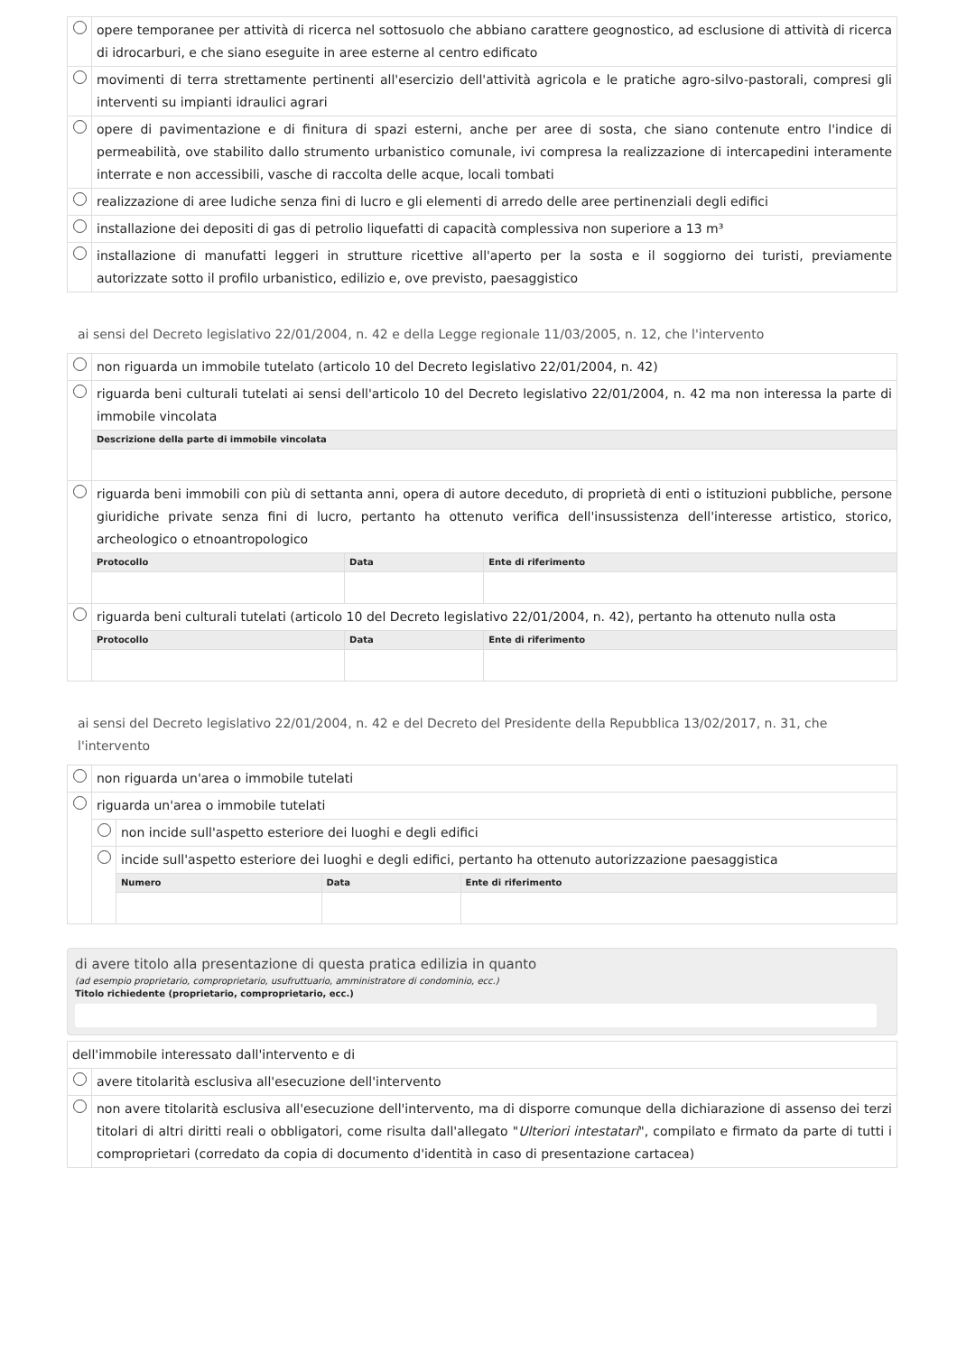| | opere temporanee per attività di ricerca nel sottosuolo che abbiano carattere geognostico, ad esclusione di attività di ricerca di idrocarburi, e che siano eseguite in aree esterne al centro edificato |
| | movimenti di terra strettamente pertinenti all'esercizio dell'attività agricola e le pratiche agro-silvo-pastorali, compresi gli interventi su impianti idraulici agrari |
| | opere di pavimentazione e di finitura di spazi esterni, anche per aree di sosta, che siano contenute entro l'indice di permeabilità, ove stabilito dallo strumento urbanistico comunale, ivi compresa la realizzazione di intercapedini interamente interrate e non accessibili, vasche di raccolta delle acque, locali tombati |
| | realizzazione di aree ludiche senza fini di lucro e gli elementi di arredo delle aree pertinenziali degli edifici |
| | installazione dei depositi di gas di petrolio liquefatti di capacità complessiva non superiore a 13 m³ |
| | installazione di manufatti leggeri in strutture ricettive all'aperto per la sosta e il soggiorno dei turisti, previamente autorizzate sotto il profilo urbanistico, edilizio e, ove previsto, paesaggistico |
ai sensi del Decreto legislativo 22/01/2004, n. 42 e della Legge regionale 11/03/2005, n. 12, che l'intervento
| | non riguarda un immobile tutelato (articolo 10 del Decreto legislativo 22/01/2004, n. 42) | | |
| | riguarda beni culturali tutelati ai sensi dell'articolo 10 del Decreto legislativo 22/01/2004, n. 42 ma non interessa la parte di immobile vincolata | | |
| | Descrizione della parte di immobile vincolata | | |
| | riguarda beni immobili con più di settanta anni, opera di autore deceduto, di proprietà di enti o istituzioni pubbliche, persone giuridiche private senza fini di lucro, pertanto ha ottenuto verifica dell'insussistenza dell'interesse artistico, storico, archeologico o etnoantropologico | | |
| | Protocollo | Data | Ente di riferimento |
| | riguarda beni culturali tutelati (articolo 10 del Decreto legislativo 22/01/2004, n. 42), pertanto ha ottenuto nulla osta | | |
| | Protocollo | Data | Ente di riferimento |
ai sensi del Decreto legislativo 22/01/2004, n. 42 e del Decreto del Presidente della Repubblica 13/02/2017, n. 31, che l'intervento
| | non riguarda un'area o immobile tutelati | | | |
| | riguarda un'area o immobile tutelati | | | |
| | | non incide sull'aspetto esteriore dei luoghi e degli edifici | | |
| | | incide sull'aspetto esteriore dei luoghi e degli edifici, pertanto ha ottenuto autorizzazione paesaggistica | | |
| | | Numero | Data | Ente di riferimento |
di avere titolo alla presentazione di questa pratica edilizia in quanto
(ad esempio proprietario, comproprietario, usufruttuario, amministratore di condominio, ecc.)
Titolo richiedente (proprietario, comproprietario, ecc.)
| dell'immobile interessato dall'intervento e di | |
| | avere titolarità esclusiva all'esecuzione dell'intervento |
| | non avere titolarità esclusiva all'esecuzione dell'intervento, ma di disporre comunque della dichiarazione di assenso dei terzi titolari di altri diritti reali o obbligatori, come risulta dall'allegato " Ulteriori intestatari ", compilato e firmato da parte di tutti i comproprietari (corredato da copia di documento d'identità in caso di presentazione cartacea) |